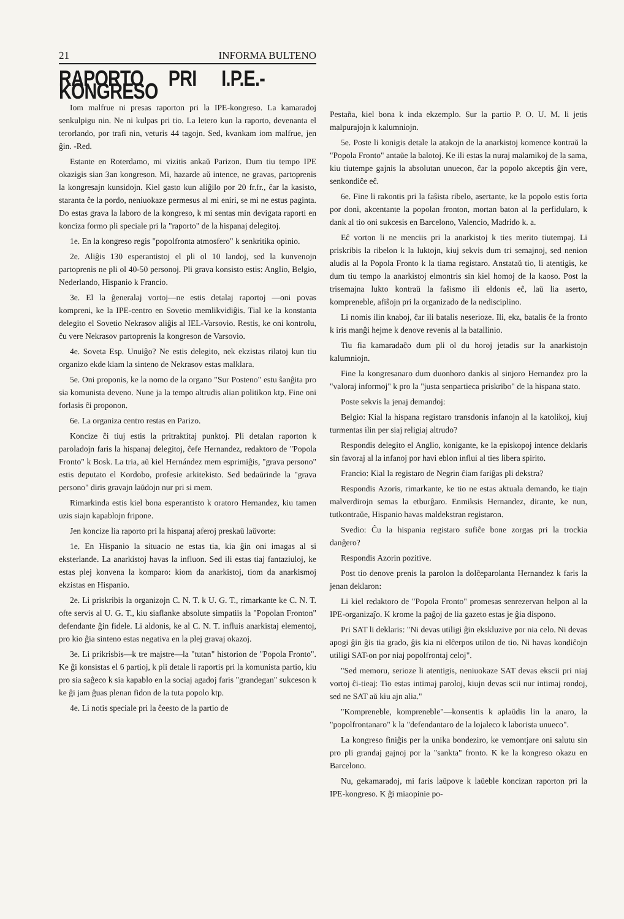21 INFORMA BULTENO
RAPORTO PRI I.P.E.-KONGRESO
Iom malfrue ni presas raporton pri la IPE-kongreso. La kamaradoj senkulpigu nin. Ne ni kulpas pri tio. La letero kun la raporto, devenanta el terorlando, por trafi nin, veturis 44 tagojn. Sed, kvankam iom malfrue, jen ĝin. -Red.
Estante en Roterdamo, mi vizitis ankaŭ Parizon. Dum tiu tempo IPE okazigis sian 3an kongreson. Mi, hazarde aŭ intence, ne gravas, partoprenis la kongresajn kunsidojn. Kiel gasto kun aliĝilo por 20 fr.fr., ĉar la kasisto, staranta ĉe la pordo, neniuokaze permesus al mi eniri, se mi ne estus paginta. Do estas grava la laboro de la kongreso, k mi sentas min devigata raporti en konciza formo pli speciale pri la "raporto" de la hispanaj delegitoj.
1e. En la kongreso regis "popolfronta atmosfero" k senkritika opinio.
2e. Aliĝis 130 esperantistoj el pli ol 10 landoj, sed la kunvenojn partoprenis ne pli ol 40-50 personoj. Pli grava konsisto estis: Anglio, Belgio, Nederlando, Hispanio k Francio.
3e. El la ĝeneralaj vortoj—ne estis detalaj raportoj —oni povas kompreni, ke la IPE-centro en Sovetio memlikvidiĝis. Tial ke la konstanta delegito el Sovetio Nekrasov aliĝis al IEL-Varsovio. Restis, ke oni kontrolu, ĉu vere Nekrasov partoprenis la kongreson de Varsovio.
4e. Soveta Esp. Unuiĝo? Ne estis delegito, nek ekzistas rilatoj kun tiu organizo ekde kiam la sinteno de Nekrasov estas malklara.
5e. Oni proponis, ke la nomo de la organo "Sur Posteno" estu ŝanĝita pro sia komunista deveno. Nune ja la tempo altrudis alian politikon ktp. Fine oni forlasis ĉi proponon.
6e. La organiza centro restas en Parizo.
Koncize ĉi tiuj estis la pritraktitaj punktoj. Pli detalan raporton k paroladojn faris la hispanaj delegitoj, ĉefe Hernandez, redaktoro de "Popola Fronto" k Bosk. La tria, aŭ kiel Hernández mem esprimiĝis, "grava persono" estis deputato el Kordobo, profesie arkitekisto. Sed bedaŭrinde la "grava persono" diris gravajn laŭdojn nur pri si mem.
Rimarkinda estis kiel bona esperantisto k oratoro Hernandez, kiu tamen uzis siajn kapablojn fripone.
Jen koncize lia raporto pri la hispanaj aferoj preskaŭ laŭvorte:
1e. En Hispanio la situacio ne estas tia, kia ĝin oni imagas al si eksterlande. La anarkistoj havas la influon. Sed ili estas tiaj fantaziuloj, ke estas plej konvena la komparo: kiom da anarkistoj, tiom da anarkismoj ekzistas en Hispanio.
2e. Li priskribis la organizojn C. N. T. k U. G. T., rimarkante ke C. N. T. ofte servis al U. G. T., kiu siaflanke absolute simpatiis la "Popolan Fronton" defendante ĝin fidele. Li aldonis, ke al C. N. T. influis anarkistaj elementoj, pro kio ĝia sinteno estas negativa en la plej gravaj okazoj.
3e. Li prikrisbis—k tre majstre—la "tutan" historion de "Popola Fronto". Ke ĝi konsistas el 6 partioj, k pli detale li raportis pri la komunista partio, kiu pro sia saĝeco k sia kapablo en la sociaj agadoj faris "grandegan" sukceson k ke ĝi jam ĝuas plenan fidon de la tuta popolo ktp.
4e. Li notis speciale pri la ĉeesto de la partio de
Pestaña, kiel bona k inda ekzemplo. Sur la partio P. O. U. M. li jetis malpurajojn k kalumniojn.
5e. Poste li konigis detale la atakojn de la anarkistoj komence kontraŭ la "Popola Fronto" antaŭe la balotoj. Ke ili estas la nuraj malamikoj de la sama, kiu tiutempe gajnis la absolutan unuecon, ĉar la popolo akceptis ĝin vere, senkondiĉe eĉ.
6e. Fine li rakontis pri la faŝista ribelo, asertante, ke la popolo estis forta por doni, akcentante la popolan fronton, mortan baton al la perfidularo, k dank al tio oni sukcesis en Barcelono, Valencio, Madrido k. a.
Eĉ vorton li ne menciis pri la anarkistoj k ties merito tiutempaj. Li priskribis la ribelon k la luktojn, kiuj sekvis dum tri semajnoj, sed nenion aludis al la Popola Fronto k la tiama registaro. Anstataŭ tio, li atentigis, ke dum tiu tempo la anarkistoj elmontris sin kiel homoj de la kaoso. Post la trisemajna lukto kontraŭ la faŝismo ili eldonis eĉ, laŭ lia aserto, kompreneble, afiŝojn pri la organizado de la nedisciplino.
Li nomis ilin knaboj, ĉar ili batalis neserioze. Ili, ekz, batalis ĉe la fronto k iris manĝi hejme k denove revenis al la batallinio.
Tiu fia kamaradaĉo dum pli ol du horoj jetadis sur la anarkistojn kalumniojn.
Fine la kongresanaro dum duonhoro dankis al sinjoro Hernandez pro la "valoraj informoj" k pro la "justa senpartieca priskribo" de la hispana stato.
Poste sekvis la jenaj demandoj:
Belgio: Kial la hispana registaro transdonis infanojn al la katolikoj, kiuj turmentas ilin per siaj religiaj altrudo?
Respondis delegito el Anglio, konigante, ke la episkopoj intence deklaris sin favoraj al la infanoj por havi eblon influi al ties libera spirito.
Francio: Kial la registaro de Negrin ĉiam fariĝas pli dekstra?
Respondis Azoris, rimarkante, ke tio ne estas aktuala demando, ke tiajn malverdirojn semas la etburĝaro. Enmiksis Hernandez, dirante, ke nun, tutkontraŭe, Hispanio havas maldekstran registaron.
Svedio: Ĉu la hispania registaro sufiĉe bone zorgas pri la trockia danĝero?
Respondis Azorin pozitive.
Post tio denove prenis la parolon la dolĉeparolanta Hernandez k faris la jenan deklaron:
Li kiel redaktoro de "Popola Fronto" promesas senrezervan helpon al la IPE-organizaĵo. K krome la paĝoj de lia gazeto estas je ĝia dispono.
Pri SAT li deklaris: "Ni devas utiligi ĝin ekskluzive por nia celo. Ni devas apogi ĝin ĝis tia grado, ĝis kia ni elĉerpos utilon de tio. Ni havas kondiĉojn utiligi SAT-on por niaj popolfrontaj celoj".
"Sed memoru, serioze li atentigis, neniuokaze SAT devas ekscii pri niaj vortoj ĉi-tieaj: Tio estas intimaj paroloj, kiujn devas scii nur intimaj rondoj, sed ne SAT aŭ kiu ajn alia."
"Kompreneble, kompreneble"—konsentis k aplaŭdis lin la anaro, la "popolfrontanaro" k la "defendantaro de la lojaleco k laborista unueco".
La kongreso finiĝis per la unika bondeziro, ke vemontjare oni salutu sin pro pli grandaj gajnoj por la "sankta" fronto. K ke la kongreso okazu en Barcelono.
Nu, gekamaradoj, mi faris laŭpove k laŭeble koncizan raporton pri la IPE-kongreso. K ĝi miaopinie po-